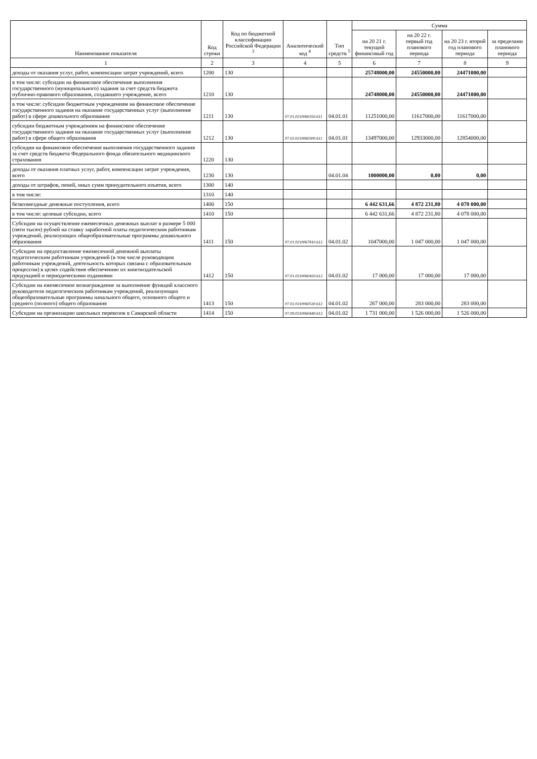| Наименование показателя | Код строки | Код по бюджетной классификации Российской Федерации <sup>3</sup> | Аналитический код <sup>4</sup> | Тип средств <sup>5</sup> | Сумма | | | |
| --- | --- | --- | --- | --- | --- | --- | --- | --- |
| | | | | | на 20 21 г. текущий финансовый год | на 20 22 г. первый год планового периода | на 20 23 г. второй год планового периода | за пределами планового периода |
| 1 | 2 | 3 | 4 | 5 | 6 | 7 | 8 | 9 |
| доходы от оказания услуг, работ, компенсации затрат учреждений, всего | 1200 | 130 | | | 25748000,00 | 24550000,00 | 24471000,00 | |
| в том числе: субсидии на финансовое обеспечение выполнения государственного (муниципального) задания за счет средств бюджета публично-правового образования, создавшего учреждение, всего | 1210 | 130 | | | 24748000,00 | 24550000,00 | 24471000,00 | |
| в том числе: субсидии бюджетным учреждениям на финансовое обеспечение государственного задания на оказание государственных услуг (выполнение работ) в сфере дошкольного образования | 1211 | 130 | 07.01.0210060350.611 | 04.01.01 | 11251000,00 | 11617000,00 | 11617000,00 | |
| субсидии бюджетным учреждениям на финансовое обеспечение государственного задания на оказание государственных услуг (выполнение работ) в сфере общего образования | 1212 | 130 | 07.02.0210060300.611 | 04.01.01 | 13497000,00 | 12933000,00 | 12854000,00 | |
| субсидии на финансовое обеспечение выполнения государственного задания за счет средств бюджета Федерального фонда обязательного медицинского страхования | 1220 | 130 | | | | | | |
| доходы от оказания платных услуг, работ, компенсации затрат учреждения, всего | 1230 | 130 | | 04.01.04 | 1000000,00 | 0,00 | 0,00 | |
| доходы от штрафов, пеней, иных сумм принудительного изъятия, всего | 1300 | 140 | | | | | | |
| в том числе: | 1310 | 140 | | | | | | |
| безвозмездные денежные поступления, всего | 1400 | 150 | | | 6 442 631,66 | 4 872 231,80 | 4 078 000,00 | |
| в том числе: целевые субсидии, всего | 1410 | 150 | | | 6 442 631,66 | 4 872 231,80 | 4 078 000,00 | |
| Субсидии на осуществление ежемесячных денежных выплат в размере 5 000 (пяти тысяч) рублей на ставку заработной платы педагогическим работникам учреждений, реализующих общеобразовательные программы дошкольного образования | 1411 | 150 | 07.01.0210067810.612 | 04.01.02 | 1047000,00 | 1 047 000,00 | 1 047 000,00 | |
| Субсидии на предоставление ежемесячной денежной выплаты педагогическим работникам учреждений (в том числе руководящим работникам учреждений, деятельность которых связана с образовательным процессом) в целях содействия обеспечению их книгоиздательской продукцией и периодическими изданиями | 1412 | 150 | 07.01.0210060450.612 | 04.01.02 | 17 000,00 | 17 000,00 | 17 000,00 | |
| Субсидии на ежемесячное вознаграждение за выполнение функций классного руководителя педагогическим работникам учреждений, реализующих общеобразовательные программы начального общего, основного общего и среднего (полного) общего образования | 1413 | 150 | 07.02.0210060530.612 | 04.01.02 | 267 000,00 | 283 000,00 | 283 000,00 | |
| Субсидии на организацию школьных перевозок в Самарской области | 1414 | 150 | 07.09.0210060440.612 | 04.01.02 | 1 731 000,00 | 1 526 000,00 | 1 526 000,00 | |